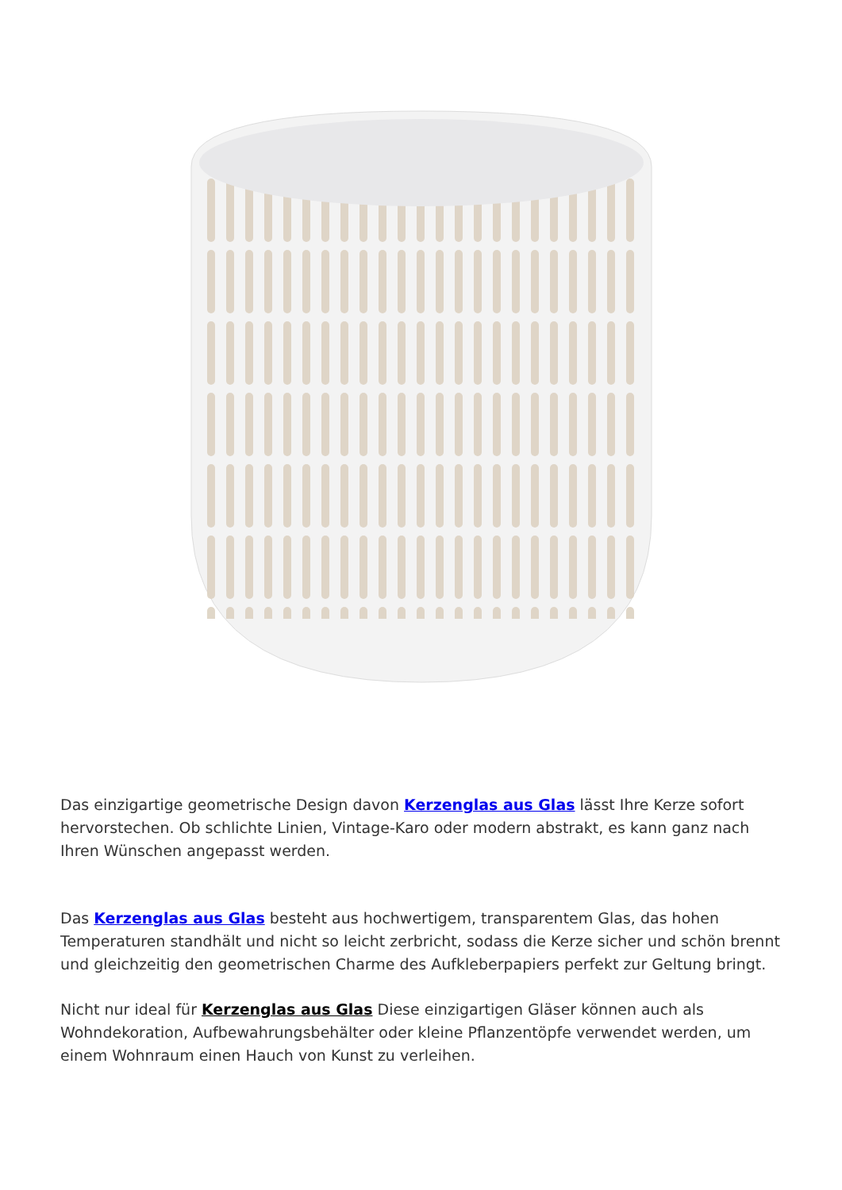Das einzigartige geometrische Design davon Kerzenglas aus Glas lässt Ihre Kerze sofort hervorstechen. Ob schlichte Linien, Vintage-Karo oder modern abstrakt, es kann ganz nach Ihren Wünschen angepasst werden.
Das Kerzenglas aus Glas besteht aus hochwertigem, transparentem Glas, das hohen Temperaturen standhält und nicht so leicht zerbricht, sodass die Kerze sicher und schön brennt und gleichzeitig den geometrischen Charme des Aufkleberpapiers perfekt zur Geltung bringt.
Nicht nur ideal für Kerzenglas aus Glas Diese einzigartigen Gläser können auch als Wohndekoration, Aufbewahrungsbehälter oder kleine Pflanzentöpfe verwendet werden, um einem Wohnraum einen Hauch von Kunst zu verleihen.